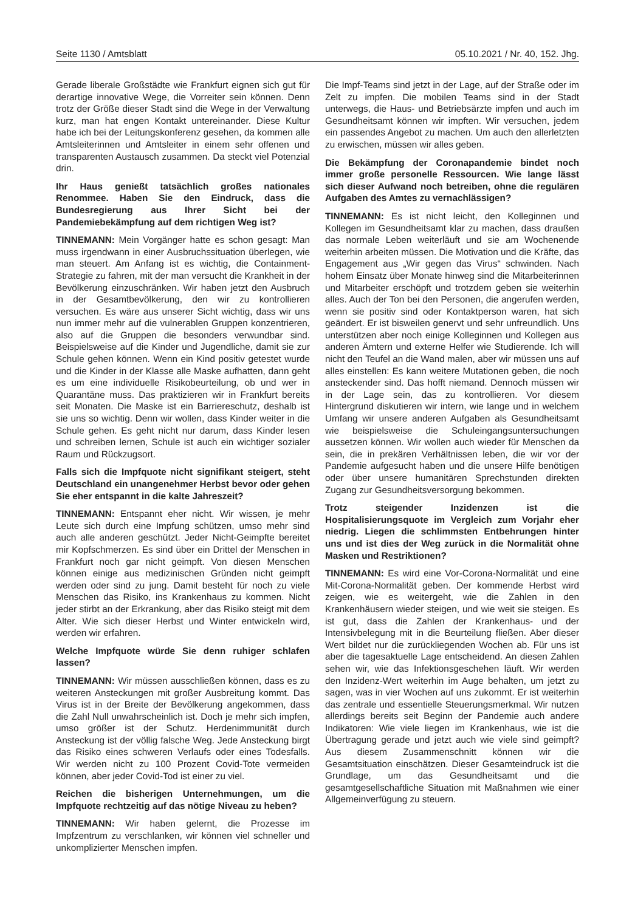Seite 1130 / Amtsblatt 05.10.2021 / Nr. 40, 152. Jhg.
Gerade liberale Großstädte wie Frankfurt eignen sich gut für derartige innovative Wege, die Vorreiter sein können. Denn trotz der Größe dieser Stadt sind die Wege in der Verwaltung kurz, man hat engen Kontakt untereinander. Diese Kultur habe ich bei der Leitungskonferenz gesehen, da kommen alle Amtsleiterinnen und Amtsleiter in einem sehr offenen und transparenten Austausch zusammen. Da steckt viel Potenzial drin.
Ihr Haus genießt tatsächlich großes nationales Renommee. Haben Sie den Eindruck, dass die Bundesregierung aus Ihrer Sicht bei der Pandemiebekämpfung auf dem richtigen Weg ist?
TINNEMANN: Mein Vorgänger hatte es schon gesagt: Man muss irgendwann in einer Ausbruchssituation überlegen, wie man steuert. Am Anfang ist es wichtig, die Containment-Strategie zu fahren, mit der man versucht die Krankheit in der Bevölkerung einzuschränken. Wir haben jetzt den Ausbruch in der Gesamtbevölkerung, den wir zu kontrollieren versuchen. Es wäre aus unserer Sicht wichtig, dass wir uns nun immer mehr auf die vulnerablen Gruppen konzentrieren, also auf die Gruppen die besonders verwundbar sind. Beispielsweise auf die Kinder und Jugendliche, damit sie zur Schule gehen können. Wenn ein Kind positiv getestet wurde und die Kinder in der Klasse alle Maske aufhatten, dann geht es um eine individuelle Risikobeurteilung, ob und wer in Quarantäne muss. Das praktizieren wir in Frankfurt bereits seit Monaten. Die Maske ist ein Barriereschutz, deshalb ist sie uns so wichtig. Denn wir wollen, dass Kinder weiter in die Schule gehen. Es geht nicht nur darum, dass Kinder lesen und schreiben lernen, Schule ist auch ein wichtiger sozialer Raum und Rückzugsort.
Falls sich die Impfquote nicht signifikant steigert, steht Deutschland ein unangenehmer Herbst bevor oder gehen Sie eher entspannt in die kalte Jahreszeit?
TINNEMANN: Entspannt eher nicht. Wir wissen, je mehr Leute sich durch eine Impfung schützen, umso mehr sind auch alle anderen geschützt. Jeder Nicht-Geimpfte bereitet mir Kopfschmerzen. Es sind über ein Drittel der Menschen in Frankfurt noch gar nicht geimpft. Von diesen Menschen können einige aus medizinischen Gründen nicht geimpft werden oder sind zu jung. Damit besteht für noch zu viele Menschen das Risiko, ins Krankenhaus zu kommen. Nicht jeder stirbt an der Erkrankung, aber das Risiko steigt mit dem Alter. Wie sich dieser Herbst und Winter entwickeln wird, werden wir erfahren.
Welche Impfquote würde Sie denn ruhiger schlafen lassen?
TINNEMANN: Wir müssen ausschließen können, dass es zu weiteren Ansteckungen mit großer Ausbreitung kommt. Das Virus ist in der Breite der Bevölkerung angekommen, dass die Zahl Null unwahrscheinlich ist. Doch je mehr sich impfen, umso größer ist der Schutz. Herdenimmunität durch Ansteckung ist der völlig falsche Weg. Jede Ansteckung birgt das Risiko eines schweren Verlaufs oder eines Todesfalls. Wir werden nicht zu 100 Prozent Covid-Tote vermeiden können, aber jeder Covid-Tod ist einer zu viel.
Reichen die bisherigen Unternehmungen, um die Impfquote rechtzeitig auf das nötige Niveau zu heben?
TINNEMANN: Wir haben gelernt, die Prozesse im Impfzentrum zu verschlanken, wir können viel schneller und unkomplizierter Menschen impfen.
Die Impf-Teams sind jetzt in der Lage, auf der Straße oder im Zelt zu impfen. Die mobilen Teams sind in der Stadt unterwegs, die Haus- und Betriebsärzte impfen und auch im Gesundheitsamt können wir impften. Wir versuchen, jedem ein passendes Angebot zu machen. Um auch den allerletzten zu erwischen, müssen wir alles geben.
Die Bekämpfung der Coronapandemie bindet noch immer große personelle Ressourcen. Wie lange lässt sich dieser Aufwand noch betreiben, ohne die regulären Aufgaben des Amtes zu vernachlässigen?
TINNEMANN: Es ist nicht leicht, den Kolleginnen und Kollegen im Gesundheitsamt klar zu machen, dass draußen das normale Leben weiterläuft und sie am Wochenende weiterhin arbeiten müssen. Die Motivation und die Kräfte, das Engagement aus „Wir gegen das Virus“ schwinden. Nach hohem Einsatz über Monate hinweg sind die Mitarbeiterinnen und Mitarbeiter erschöpft und trotzdem geben sie weiterhin alles. Auch der Ton bei den Personen, die angerufen werden, wenn sie positiv sind oder Kontaktperson waren, hat sich geändert. Er ist bisweilen genervt und sehr unfreundlich. Uns unterstützen aber noch einige Kolleginnen und Kollegen aus anderen Ämtern und externe Helfer wie Studierende. Ich will nicht den Teufel an die Wand malen, aber wir müssen uns auf alles einstellen: Es kann weitere Mutationen geben, die noch ansteckender sind. Das hofft niemand. Dennoch müssen wir in der Lage sein, das zu kontrollieren. Vor diesem Hintergrund diskutieren wir intern, wie lange und in welchem Umfang wir unsere anderen Aufgaben als Gesundheitsamt wie beispielsweise die Schuleingangsuntersuchungen aussetzen können. Wir wollen auch wieder für Menschen da sein, die in prekären Verhältnissen leben, die wir vor der Pandemie aufgesucht haben und die unsere Hilfe benötigen oder über unsere humanitären Sprechstunden direkten Zugang zur Gesundheitsversorgung bekommen.
Trotz steigender Inzidenzen ist die Hospitalisierungsquote im Vergleich zum Vorjahr eher niedrig. Liegen die schlimmsten Entbehrungen hinter uns und ist dies der Weg zurück in die Normalität ohne Masken und Restriktionen?
TINNEMANN: Es wird eine Vor-Corona-Normalität und eine Mit-Corona-Normalität geben. Der kommende Herbst wird zeigen, wie es weitergeht, wie die Zahlen in den Krankenhäusern wieder steigen, und wie weit sie steigen. Es ist gut, dass die Zahlen der Krankenhaus- und der Intensivbelegung mit in die Beurteilung fließen. Aber dieser Wert bildet nur die zurückliegenden Wochen ab. Für uns ist aber die tagesaktuelle Lage entscheidend. An diesen Zahlen sehen wir, wie das Infektionsgeschehen läuft. Wir werden den Inzidenz-Wert weiterhin im Auge behalten, um jetzt zu sagen, was in vier Wochen auf uns zukommt. Er ist weiterhin das zentrale und essentielle Steuerungsmerkmal. Wir nutzen allerdings bereits seit Beginn der Pandemie auch andere Indikatoren: Wie viele liegen im Krankenhaus, wie ist die Übertragung gerade und jetzt auch wie viele sind geimpft? Aus diesem Zusammenschnitt können wir die Gesamtsituation einschätzen. Dieser Gesamteindruck ist die Grundlage, um das Gesundheitsamt und die gesamtgesellschaftliche Situation mit Maßnahmen wie einer Allgemeinverfügung zu steuern.